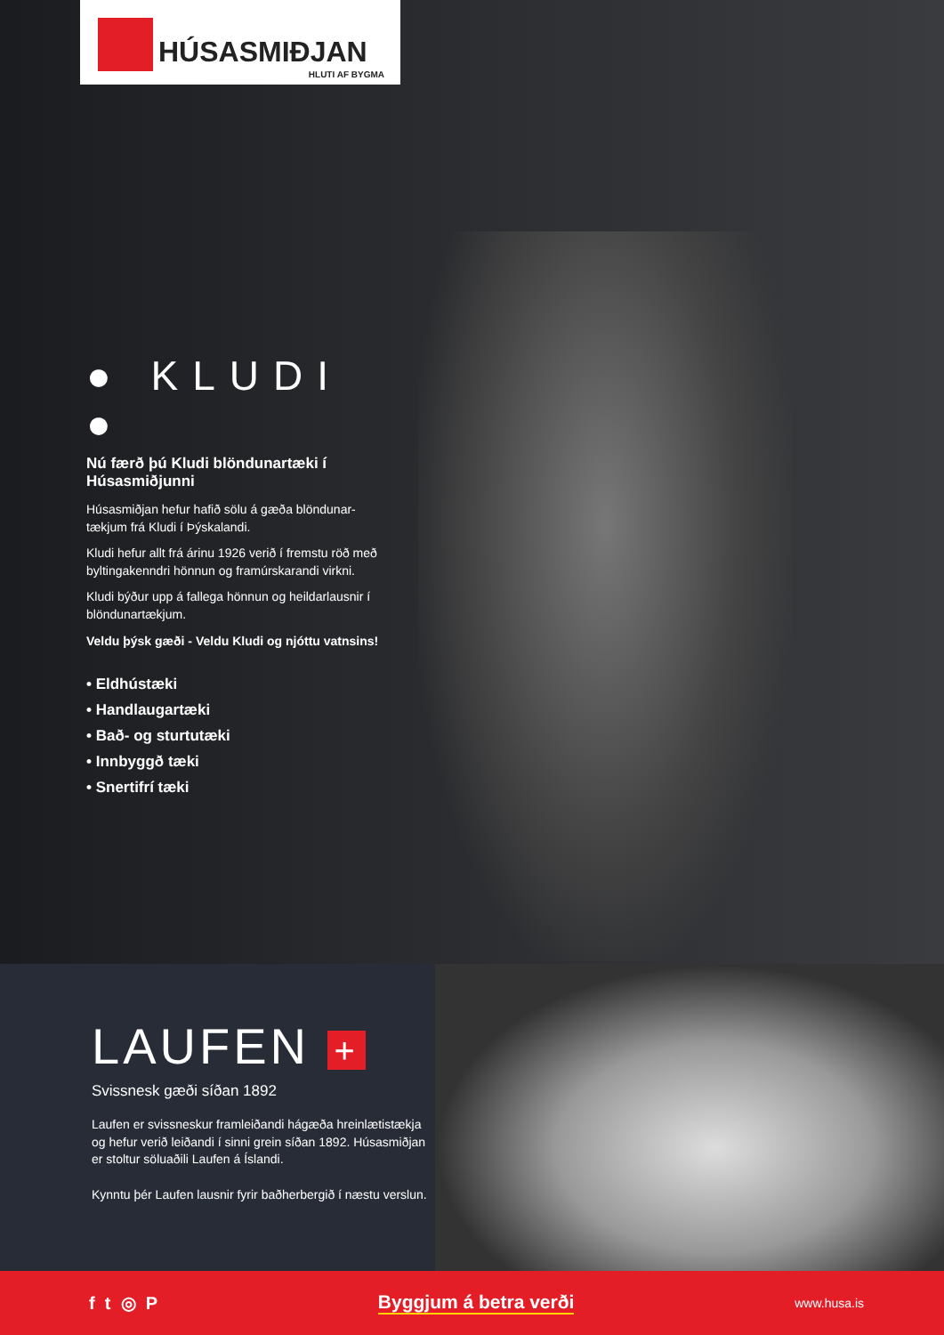HÚSASMIÐJAN
HLUTI AF BYGMA
● KLUDI ●
Nú færð þú Kludi blöndunartæki í Húsasmiðjunni
Húsasmiðjan hefur hafið sölu á gæða blöndunar-tækjum frá Kludi í Þýskalandi.
Kludi hefur allt frá árinu 1926 verið í fremstu röð með byltingakenndri hönnun og framúrskarandi virkni.
Kludi býður upp á fallega hönnun og heildarlausnir í blöndunartækjum.
Veldu þýsk gæði - Veldu Kludi og njóttu vatnsins!
• Eldhústæki
• Handlaugartæki
• Bað- og sturtutæki
• Innbyggð tæki
• Snertifrí tæki
LAUFEN +
Svissnesk gæði síðan 1892
Laufen er svissneskur framleiðandi hágæða hreinlætistækja og hefur verið leiðandi í sinni grein síðan 1892. Húsasmiðjan er stoltur söluaðili Laufen á Íslandi.
Kynntu þér Laufen lausnir fyrir baðherbergið í næstu verslun.
f t ◎ P Byggjum á betra verði
www.husa.is